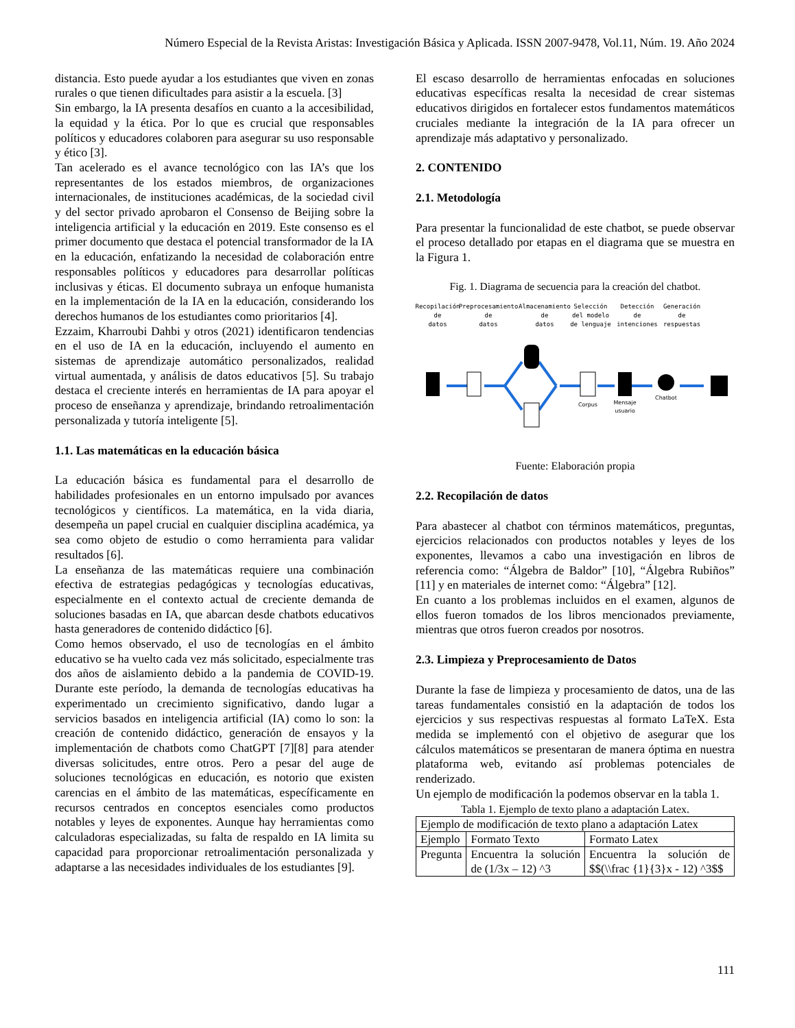Número Especial de la Revista Aristas: Investigación Básica y Aplicada. ISSN 2007-9478, Vol.11, Núm. 19. Año 2024
distancia. Esto puede ayudar a los estudiantes que viven en zonas rurales o que tienen dificultades para asistir a la escuela. [3]
Sin embargo, la IA presenta desafíos en cuanto a la accesibilidad, la equidad y la ética. Por lo que es crucial que responsables políticos y educadores colaboren para asegurar su uso responsable y ético [3].
Tan acelerado es el avance tecnológico con las IA’s que los representantes de los estados miembros, de organizaciones internacionales, de instituciones académicas, de la sociedad civil y del sector privado aprobaron el Consenso de Beijing sobre la inteligencia artificial y la educación en 2019. Este consenso es el primer documento que destaca el potencial transformador de la IA en la educación, enfatizando la necesidad de colaboración entre responsables políticos y educadores para desarrollar políticas inclusivas y éticas. El documento subraya un enfoque humanista en la implementación de la IA en la educación, considerando los derechos humanos de los estudiantes como prioritarios [4].
Ezzaim, Kharroubi Dahbi y otros (2021) identificaron tendencias en el uso de IA en la educación, incluyendo el aumento en sistemas de aprendizaje automático personalizados, realidad virtual aumentada, y análisis de datos educativos [5]. Su trabajo destaca el creciente interés en herramientas de IA para apoyar el proceso de enseñanza y aprendizaje, brindando retroalimentación personalizada y tutoría inteligente [5].
1.1. Las matemáticas en la educación básica
La educación básica es fundamental para el desarrollo de habilidades profesionales en un entorno impulsado por avances tecnológicos y científicos. La matemática, en la vida diaria, desempeña un papel crucial en cualquier disciplina académica, ya sea como objeto de estudio o como herramienta para validar resultados [6].
La enseñanza de las matemáticas requiere una combinación efectiva de estrategias pedagógicas y tecnologías educativas, especialmente en el contexto actual de creciente demanda de soluciones basadas en IA, que abarcan desde chatbots educativos hasta generadores de contenido didáctico [6].
Como hemos observado, el uso de tecnologías en el ámbito educativo se ha vuelto cada vez más solicitado, especialmente tras dos años de aislamiento debido a la pandemia de COVID-19. Durante este período, la demanda de tecnologías educativas ha experimentado un crecimiento significativo, dando lugar a servicios basados en inteligencia artificial (IA) como lo son: la creación de contenido didáctico, generación de ensayos y la implementación de chatbots como ChatGPT [7][8] para atender diversas solicitudes, entre otros. Pero a pesar del auge de soluciones tecnológicas en educación, es notorio que existen carencias en el ámbito de las matemáticas, específicamente en recursos centrados en conceptos esenciales como productos notables y leyes de exponentes. Aunque hay herramientas como calculadoras especializadas, su falta de respaldo en IA limita su capacidad para proporcionar retroalimentación personalizada y adaptarse a las necesidades individuales de los estudiantes [9].
El escaso desarrollo de herramientas enfocadas en soluciones educativas específicas resalta la necesidad de crear sistemas educativos dirigidos en fortalecer estos fundamentos matemáticos cruciales mediante la integración de la IA para ofrecer un aprendizaje más adaptativo y personalizado.
2. CONTENIDO
2.1. Metodología
Para presentar la funcionalidad de este chatbot, se puede observar el proceso detallado por etapas en el diagrama que se muestra en la Figura 1.
Fig. 1. Diagrama de secuencia para la creación del chatbot.
Recopilación
de
datos
Preprocesamiento
de
datos
Almacenamiento
de
datos
Selección
del modelo
de lenguaje
Detección
de
intenciones
Generación
de
respuestas
Corpus
Mensaje
usuario
Chatbot
Fuente: Elaboración propia
2.2. Recopilación de datos
Para abastecer al chatbot con términos matemáticos, preguntas, ejercicios relacionados con productos notables y leyes de los exponentes, llevamos a cabo una investigación en libros de referencia como: “Álgebra de Baldor” [10], “Álgebra Rubiños” [11] y en materiales de internet como: “Álgebra” [12].
En cuanto a los problemas incluidos en el examen, algunos de ellos fueron tomados de los libros mencionados previamente, mientras que otros fueron creados por nosotros.
2.3. Limpieza y Preprocesamiento de Datos
Durante la fase de limpieza y procesamiento de datos, una de las tareas fundamentales consistió en la adaptación de todos los ejercicios y sus respectivas respuestas al formato LaTeX. Esta medida se implementó con el objetivo de asegurar que los cálculos matemáticos se presentaran de manera óptima en nuestra plataforma web, evitando así problemas potenciales de renderizado.
Un ejemplo de modificación la podemos observar en la tabla 1.
Tabla 1. Ejemplo de texto plano a adaptación Latex.
| Ejemplo de modificación de texto plano a adaptación Latex | | |
| --- | --- | --- |
| Ejemplo | Formato Texto | Formato Latex |
| Pregunta | Encuentra la solución de (1/3x – 12) ^3 | Encuentra la solución de $$(\\frac {1}{3}x - 12) ^3$$ |
111